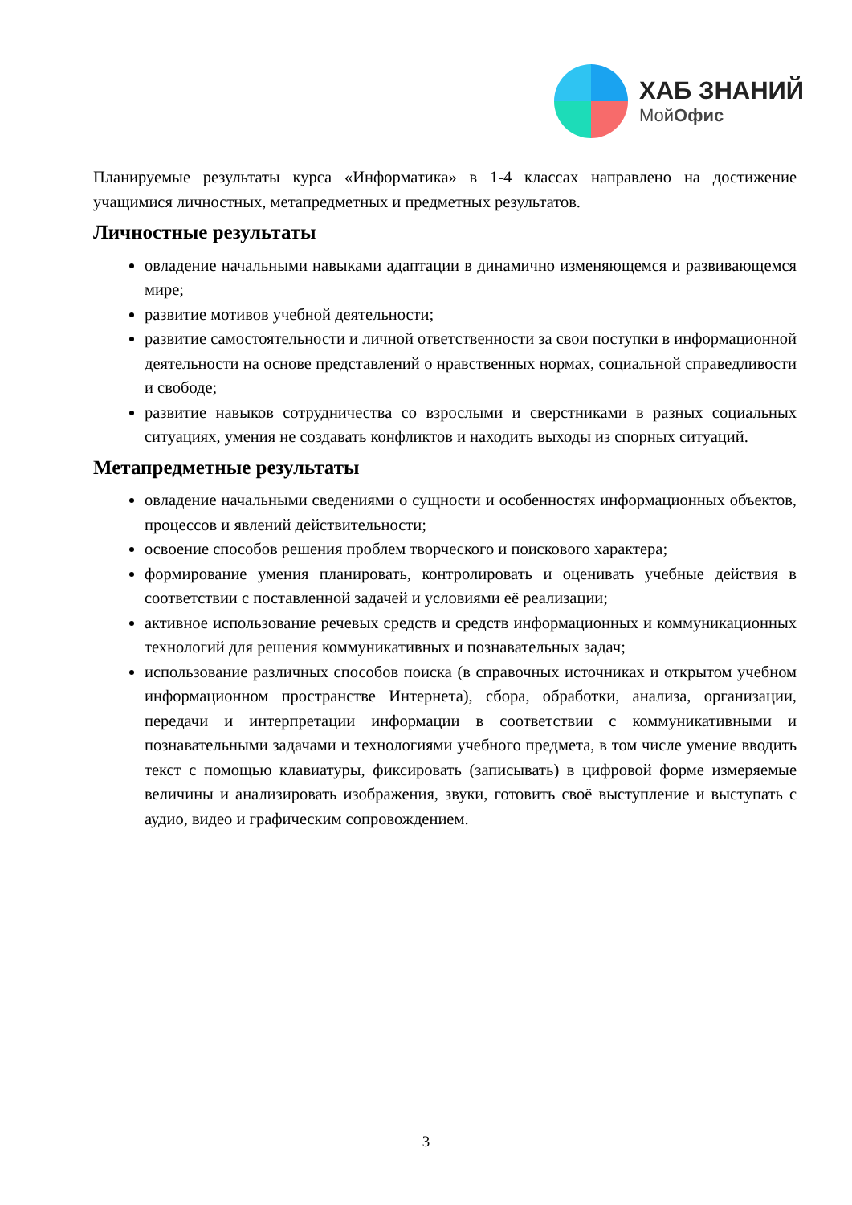ХАБ ЗНАНИЙ
МойОфис
Планируемые результаты курса «Информатика» в 1-4 классах направлено на достижение учащимися личностных, метапредметных и предметных результатов.
Личностные результаты
овладение начальными навыками адаптации в динамично изменяющемся и развивающемся мире;
развитие мотивов учебной деятельности;
развитие самостоятельности и личной ответственности за свои поступки в информационной деятельности на основе представлений о нравственных нормах, социальной справедливости и свободе;
развитие навыков сотрудничества со взрослыми и сверстниками в разных социальных ситуациях, умения не создавать конфликтов и находить выходы из спорных ситуаций.
Метапредметные результаты
овладение начальными сведениями о сущности и особенностях информационных объектов, процессов и явлений действительности;
освоение способов решения проблем творческого и поискового характера;
формирование умения планировать, контролировать и оценивать учебные действия в соответствии с поставленной задачей и условиями её реализации;
активное использование речевых средств и средств информационных и коммуникационных технологий для решения коммуникативных и познавательных задач;
использование различных способов поиска (в справочных источниках и открытом учебном информационном пространстве Интернета), сбора, обработки, анализа, организации, передачи и интерпретации информации в соответствии с коммуникативными и познавательными задачами и технологиями учебного предмета, в том числе умение вводить текст с помощью клавиатуры, фиксировать (записывать) в цифровой форме измеряемые величины и анализировать изображения, звуки, готовить своё выступление и выступать с аудио, видео и графическим сопровождением.
3